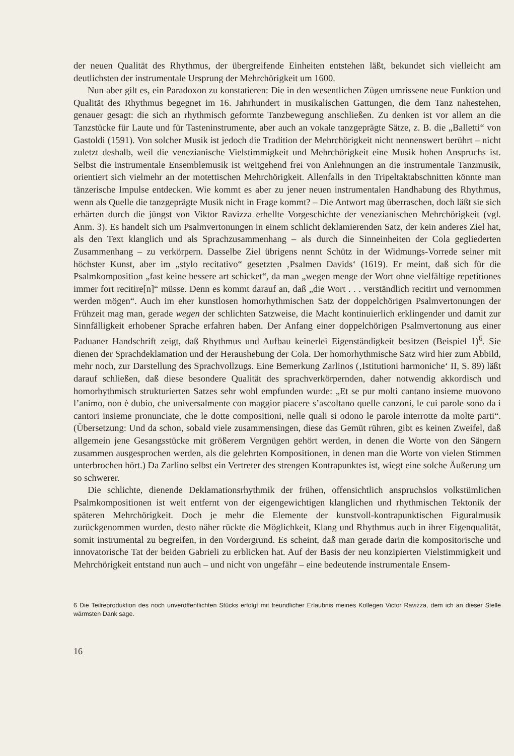der neuen Qualität des Rhythmus, der übergreifende Einheiten entstehen läßt, bekundet sich vielleicht am deutlichsten der instrumentale Ursprung der Mehrchörigkeit um 1600.
Nun aber gilt es, ein Paradoxon zu konstatieren: Die in den wesentlichen Zügen umrissene neue Funktion und Qualität des Rhythmus begegnet im 16. Jahrhundert in musikalischen Gattungen, die dem Tanz nahestehen, genauer gesagt: die sich an rhythmisch geformte Tanzbewegung anschließen. Zu denken ist vor allem an die Tanzstücke für Laute und für Tasteninstrumente, aber auch an vokale tanzgeprägte Sätze, z. B. die „Balletti“ von Gastoldi (1591). Von solcher Musik ist jedoch die Tradition der Mehrchörigkeit nicht nennenswert berührt – nicht zuletzt deshalb, weil die venezianische Vielstimmigkeit und Mehrchörigkeit eine Musik hohen Anspruchs ist. Selbst die instrumentale Ensemblemusik ist weitgehend frei von Anlehnungen an die instrumentale Tanzmusik, orientiert sich vielmehr an der motettischen Mehrchörigkeit. Allenfalls in den Tripeltaktabschnitten könnte man tänzerische Impulse entdecken. Wie kommt es aber zu jener neuen instrumentalen Handhabung des Rhythmus, wenn als Quelle die tanzgeprägte Musik nicht in Frage kommt? – Die Antwort mag überraschen, doch läßt sie sich erhärten durch die jüngst von Viktor Ravizza erhellte Vorgeschichte der venezianischen Mehrchörigkeit (vgl. Anm. 3). Es handelt sich um Psalmvertonungen in einem schlicht deklamierenden Satz, der kein anderes Ziel hat, als den Text klanglich und als Sprachzusammenhang – als durch die Sinneinheiten der Cola gegliederten Zusammenhang – zu verkörpern. Dasselbe Ziel übrigens nennt Schütz in der Widmungs-Vorrede seiner mit höchster Kunst, aber im „stylo recitativo“ gesetzten ‚Psalmen Davids‘ (1619). Er meint, daß sich für die Psalmkomposition „fast keine bessere art schicket“, da man „wegen menge der Wort ohne vielfältige repetitiones immer fort recitire[n]“ müsse. Denn es kommt darauf an, daß „die Wort . . . verständlich recitirt und vernommen werden mögen“. Auch im eher kunstlosen homorhythmischen Satz der doppelchörigen Psalmvertonungen der Frühzeit mag man, gerade wegen der schlichten Satzweise, die Macht kontinuierlich erklingender und damit zur Sinnfälligkeit erhobener Sprache erfahren haben. Der Anfang einer doppelchörigen Psalmvertonung aus einer Paduaner Handschrift zeigt, daß Rhythmus und Aufbau keinerlei Eigenständigkeit besitzen (Beispiel 1)<sup>6</sup>. Sie dienen der Sprachdeklamation und der Heraushebung der Cola. Der homorhythmische Satz wird hier zum Abbild, mehr noch, zur Darstellung des Sprachvollzugs. Eine Bemerkung Zarlinos (‚Istitutioni harmoniche‘ II, S. 89) läßt darauf schließen, daß diese besondere Qualität des sprachverkörpernden, daher notwendig akkordisch und homorhythmisch strukturierten Satzes sehr wohl empfunden wurde: „Et se pur molti cantano insieme muovono l’animo, non è dubio, che universalmente con maggior piacere s’ascoltano quelle canzoni, le cui parole sono da i cantori insieme pronunciate, che le dotte compositioni, nelle quali si odono le parole interrotte da molte parti“. (Übersetzung: Und da schon, sobald viele zusammensingen, diese das Gemüt rühren, gibt es keinen Zweifel, daß allgemein jene Gesangsstücke mit größerem Vergnügen gehört werden, in denen die Worte von den Sängern zusammen ausgesprochen werden, als die gelehrten Kompositionen, in denen man die Worte von vielen Stimmen unterbrochen hört.) Da Zarlino selbst ein Vertreter des strengen Kontrapunktes ist, wiegt eine solche Äußerung um so schwerer.
Die schlichte, dienende Deklamationsrhythmik der frühen, offensichtlich anspruchslos volkstümlichen Psalmkompositionen ist weit entfernt von der eigengewichtigen klanglichen und rhythmischen Tektonik der späteren Mehrchörigkeit. Doch je mehr die Elemente der kunstvoll-kontrapunktischen Figuralmusik zurückgenommen wurden, desto näher rückte die Möglichkeit, Klang und Rhythmus auch in ihrer Eigenqualität, somit instrumental zu begreifen, in den Vordergrund. Es scheint, daß man gerade darin die kompositorische und innovatorische Tat der beiden Gabrieli zu erblicken hat. Auf der Basis der neu konzipierten Vielstimmigkeit und Mehrchörigkeit entstand nun auch – und nicht von ungefähr – eine bedeutende instrumentale Ensem-
6 Die Teilreproduktion des noch unveröffentlichten Stücks erfolgt mit freundlicher Erlaubnis meines Kollegen Victor Ravizza, dem ich an dieser Stelle wärmsten Dank sage.
16